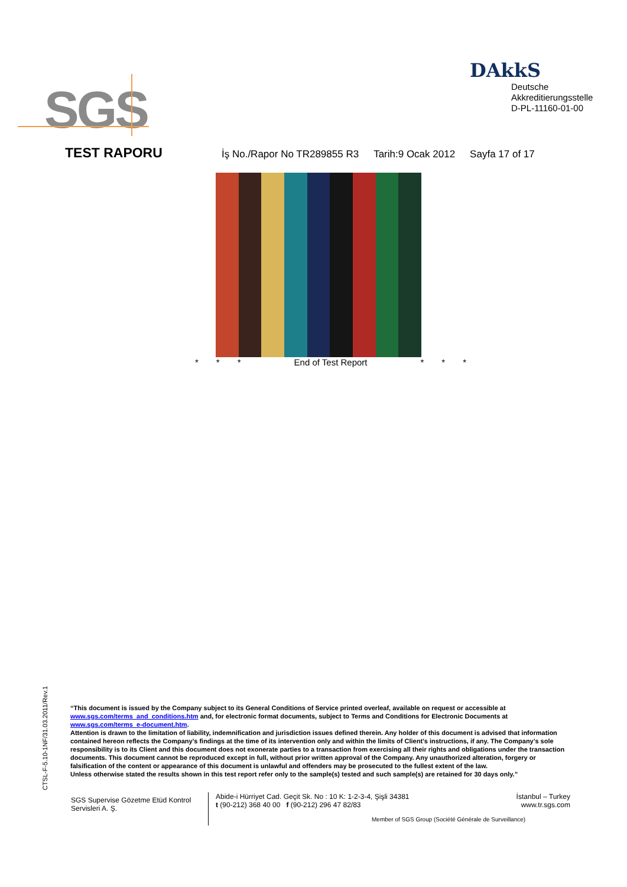SGS
DAkkS
Deutsche
Akkreditierungsstelle
D-PL-11160-01-00
TEST RAPORU
İş No./Rapor No TR289855 R3 Tarih:9 Ocak 2012 Sayfa 17 of 17
* * * End of Test Report * * *
CTSL-F-5.10-1NF/31.03.2011/Rev.1
“This document is issued by the Company subject to its General Conditions of Service printed overleaf, available on request or accessible at www.sgs.com/terms_and_conditions.htm and, for electronic format documents, subject to Terms and Conditions for Electronic Documents at www.sgs.com/terms_e-document.htm.
Attention is drawn to the limitation of liability, indemnification and jurisdiction issues defined therein. Any holder of this document is advised that information contained hereon reflects the Company’s findings at the time of its intervention only and within the limits of Client’s instructions, if any. The Company’s sole responsibility is to its Client and this document does not exonerate parties to a transaction from exercising all their rights and obligations under the transaction documents. This document cannot be reproduced except in full, without prior written approval of the Company. Any unauthorized alteration, forgery or falsification of the content or appearance of this document is unlawful and offenders may be prosecuted to the fullest extent of the law.
Unless otherwise stated the results shown in this test report refer only to the sample(s) tested and such sample(s) are retained for 30 days only.”
SGS Supervise Gözetme Etüd Kontrol Servisleri A. Ş.
Abide-i Hürriyet Cad. Geçit Sk. No : 10 K: 1-2-3-4, Şişli 34381
t (90-212) 368 40 00 f (90-212) 296 47 82/83
İstanbul – Turkey
www.tr.sgs.com
Member of SGS Group (Société Générale de Surveillance)